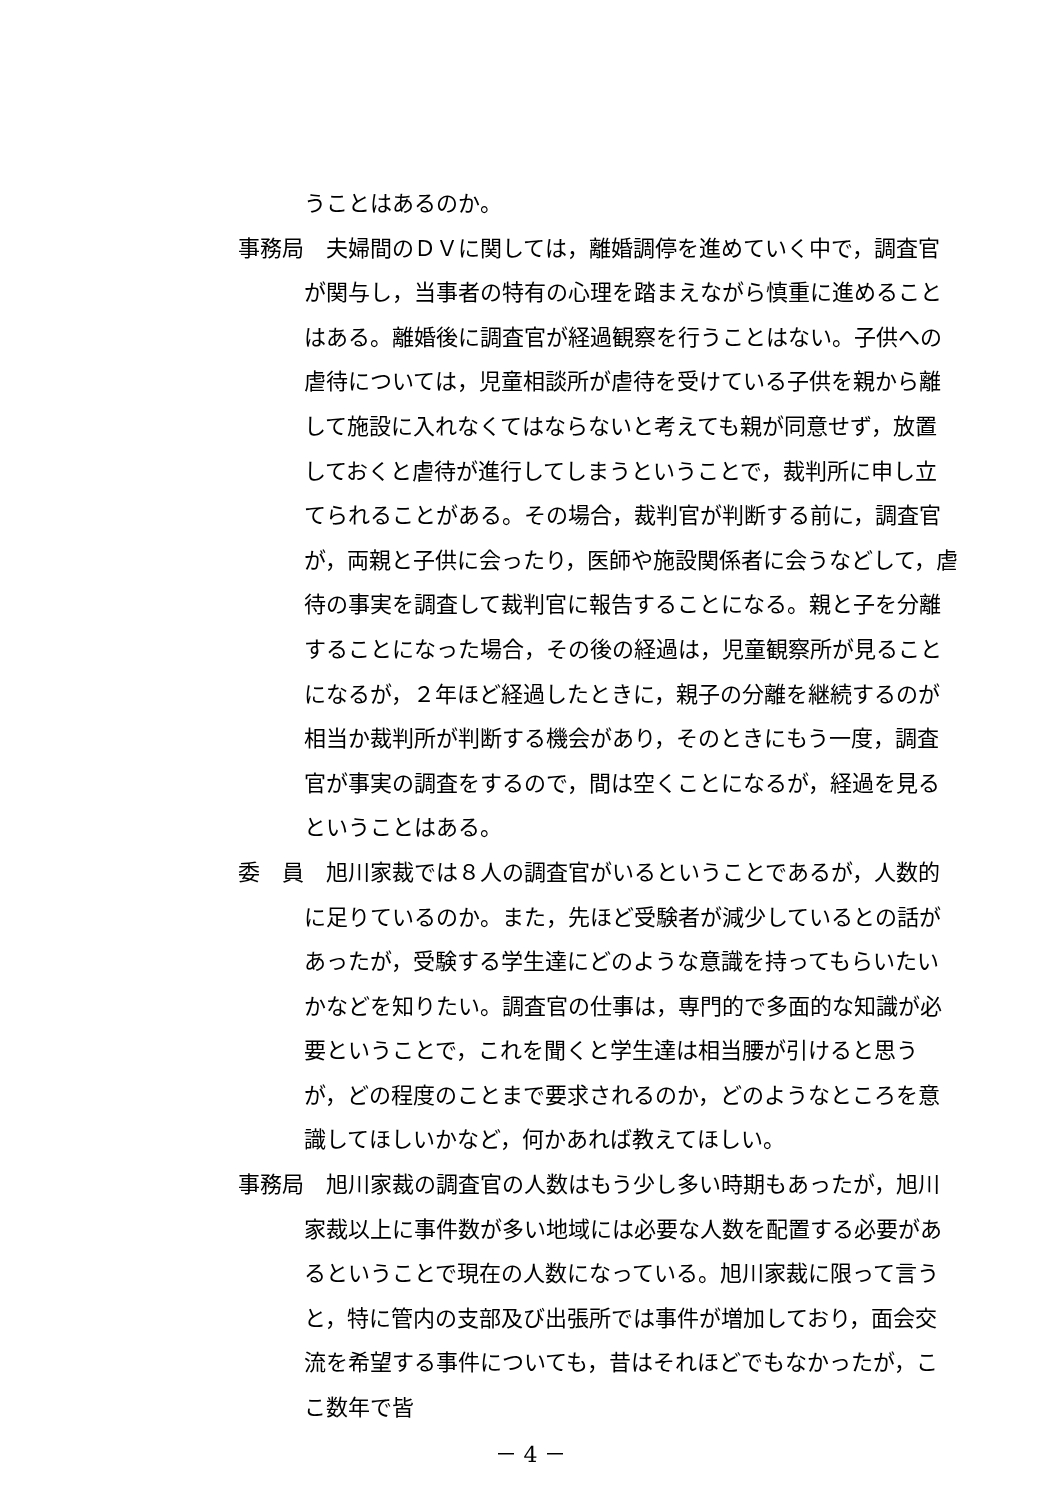うことはあるのか。
事務局　夫婦間のＤＶに関しては，離婚調停を進めていく中で，調査官が関与し，当事者の特有の心理を踏まえながら慎重に進めることはある。離婚後に調査官が経過観察を行うことはない。子供への虐待については，児童相談所が虐待を受けている子供を親から離して施設に入れなくてはならないと考えても親が同意せず，放置しておくと虐待が進行してしまうということで，裁判所に申し立てられることがある。その場合，裁判官が判断する前に，調査官が，両親と子供に会ったり，医師や施設関係者に会うなどして，虐待の事実を調査して裁判官に報告することになる。親と子を分離することになった場合，その後の経過は，児童観察所が見ることになるが，２年ほど経過したときに，親子の分離を継続するのが相当か裁判所が判断する機会があり，そのときにもう一度，調査官が事実の調査をするので，間は空くことになるが，経過を見るということはある。
委　員　旭川家裁では８人の調査官がいるということであるが，人数的に足りているのか。また，先ほど受験者が減少しているとの話があったが，受験する学生達にどのような意識を持ってもらいたいかなどを知りたい。調査官の仕事は，専門的で多面的な知識が必要ということで，これを聞くと学生達は相当腰が引けると思うが，どの程度のことまで要求されるのか，どのようなところを意識してほしいかなど，何かあれば教えてほしい。
事務局　旭川家裁の調査官の人数はもう少し多い時期もあったが，旭川家裁以上に事件数が多い地域には必要な人数を配置する必要があるということで現在の人数になっている。旭川家裁に限って言うと，特に管内の支部及び出張所では事件が増加しており，面会交流を希望する事件についても，昔はそれほどでもなかったが，ここ数年で皆
－ 4 －